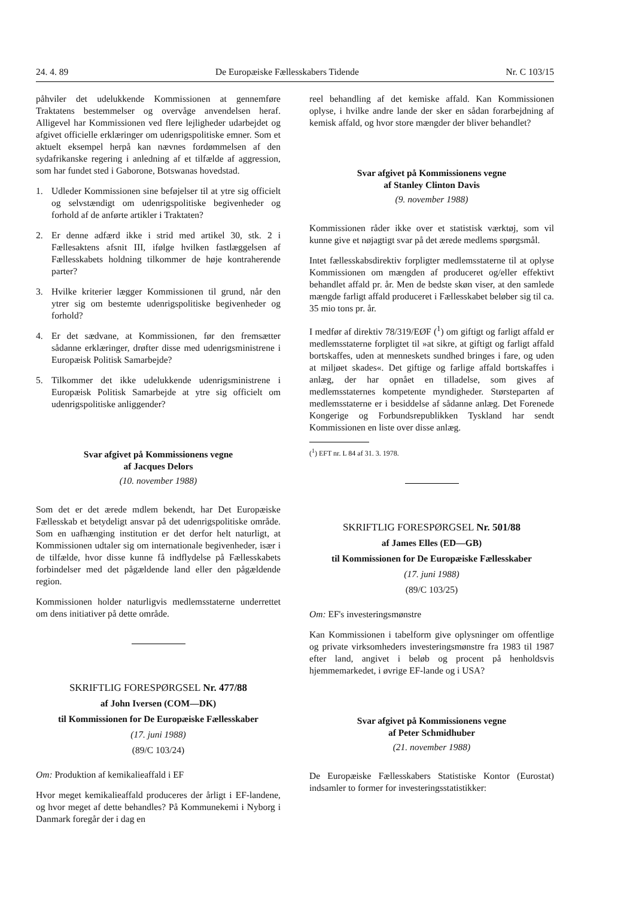24. 4. 89 De Europæiske Fællesskabers Tidende Nr. C 103/15
påhviler det udelukkende Kommissionen at gennemføre Traktatens bestemmelser og overvåge anvendelsen heraf. Alligevel har Kommissionen ved flere lejligheder udarbejdet og afgivet officielle erklæringer om udenrigspolitiske emner. Som et aktuelt eksempel herpå kan nævnes fordømmelsen af den sydafrikanske regering i anledning af et tilfælde af aggression, som har fundet sted i Gaborone, Botswanas hovedstad.
1. Udleder Kommissionen sine beføjelser til at ytre sig officielt og selvstændigt om udenrigspolitiske begivenheder og forhold af de anførte artikler i Traktaten?
2. Er denne adfærd ikke i strid med artikel 30, stk. 2 i Fællesaktens afsnit III, ifølge hvilken fastlæggelsen af Fællesskabets holdning tilkommer de høje kontraherende parter?
3. Hvilke kriterier lægger Kommissionen til grund, når den ytrer sig om bestemte udenrigspolitiske begivenheder og forhold?
4. Er det sædvane, at Kommissionen, før den fremsætter sådanne erklæringer, drøfter disse med udenrigsministrene i Europæisk Politisk Samarbejde?
5. Tilkommer det ikke udelukkende udenrigsministrene i Europæisk Politisk Samarbejde at ytre sig officielt om udenrigspolitiske anliggender?
Svar afgivet på Kommissionens vegne
af Jacques Delors
(10. november 1988)
Som det er det ærede mdlem bekendt, har Det Europæiske Fællesskab et betydeligt ansvar på det udenrigspolitiske område. Som en uafhænging institution er det derfor helt naturligt, at Kommissionen udtaler sig om internationale begivenheder, især i de tilfælde, hvor disse kunne få indflydelse på Fællesskabets forbindelser med det pågældende land eller den pågældende region.
Kommissionen holder naturligvis medlemsstaterne underrettet om dens initiativer på dette område.
SKRIFTLIG FORESPØRGSEL Nr. 477/88
af John Iversen (COM—DK)
til Kommissionen for De Europæiske Fællesskaber
(17. juni 1988)
(89/C 103/24)
Om: Produktion af kemikalieaffald i EF
Hvor meget kemikalieaffald produceres der årligt i EF-landene, og hvor meget af dette behandles? På Kommunekemi i Nyborg i Danmark foregår der i dag en
reel behandling af det kemiske affald. Kan Kommissionen oplyse, i hvilke andre lande der sker en sådan forarbejdning af kemisk affald, og hvor store mængder der bliver behandlet?
Svar afgivet på Kommissionens vegne
af Stanley Clinton Davis
(9. november 1988)
Kommissionen råder ikke over et statistisk værktøj, som vil kunne give et nøjagtigt svar på det ærede medlems spørgsmål.
Intet fællesskabsdirektiv forpligter medlemsstaterne til at oplyse Kommissionen om mængden af produceret og/eller effektivt behandlet affald pr. år. Men de bedste skøn viser, at den samlede mængde farligt affald produceret i Fællesskabet beløber sig til ca. 35 mio tons pr. år.
I medfør af direktiv 78/319/EØF (<sup>1</sup>) om giftigt og farligt affald er medlemsstaterne forpligtet til »at sikre, at giftigt og farligt affald bortskaffes, uden at menneskets sundhed bringes i fare, og uden at miljøet skades«. Det giftige og farlige affald bortskaffes i anlæg, der har opnået en tilladelse, som gives af medlemsstaternes kompetente myndigheder. Størsteparten af medlemsstaterne er i besiddelse af sådanne anlæg. Det Forenede Kongerige og Forbundsrepublikken Tyskland har sendt Kommissionen en liste over disse anlæg.
(<sup>1</sup>) EFT nr. L 84 af 31. 3. 1978.
SKRIFTLIG FORESPØRGSEL Nr. 501/88
af James Elles (ED—GB)
til Kommissionen for De Europæiske Fællesskaber
(17. juni 1988)
(89/C 103/25)
Om: EF's investeringsmønstre
Kan Kommissionen i tabelform give oplysninger om offentlige og private virksomheders investeringsmønstre fra 1983 til 1987 efter land, angivet i beløb og procent på henholdsvis hjemmemarkedet, i øvrige EF-lande og i USA?
Svar afgivet på Kommissionens vegne
af Peter Schmidhuber
(21. november 1988)
De Europæiske Fællesskabers Statistiske Kontor (Eurostat) indsamler to former for investeringsstatistikker: